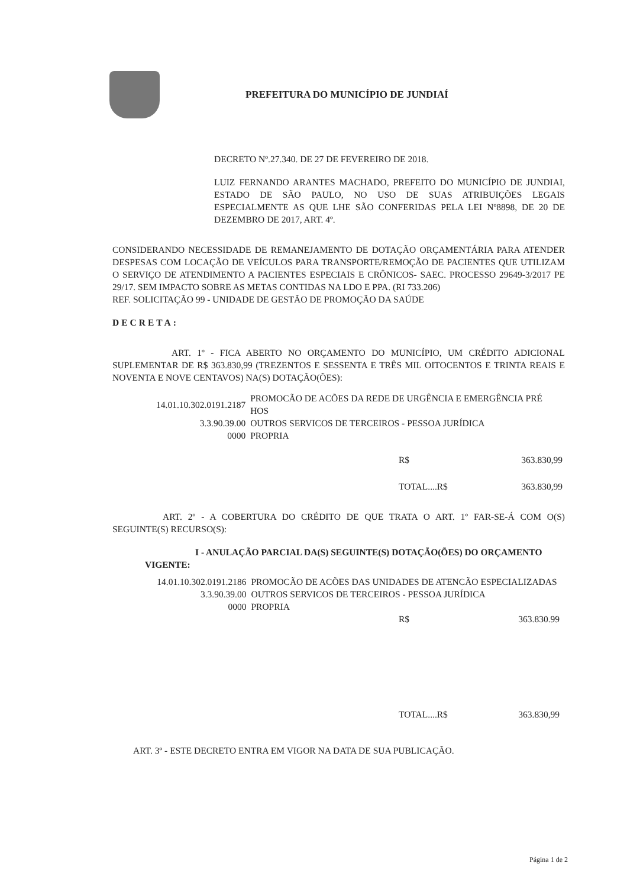PREFEITURA DO MUNICÍPIO DE JUNDIAÍ
DECRETO Nº.27.340. DE 27 DE FEVEREIRO DE 2018.
LUIZ FERNANDO ARANTES MACHADO, PREFEITO DO MUNICÍPIO DE JUNDIAI, ESTADO DE SÃO PAULO, NO USO DE SUAS ATRIBUIÇÕES LEGAIS ESPECIALMENTE AS QUE LHE SÃO CONFERIDAS PELA LEI Nº8898, DE 20 DE DEZEMBRO DE 2017, ART. 4º.
CONSIDERANDO NECESSIDADE DE REMANEJAMENTO DE DOTAÇÃO ORÇAMENTÁRIA PARA ATENDER DESPESAS COM LOCAÇÃO DE VEÍCULOS PARA TRANSPORTE/REMOÇÃO DE PACIENTES QUE UTILIZAM O SERVIÇO DE ATENDIMENTO A PACIENTES ESPECIAIS E CRÔNICOS- SAEC. PROCESSO 29649-3/2017 PE 29/17. SEM IMPACTO SOBRE AS METAS CONTIDAS NA LDO E PPA. (RI 733.206)
REF. SOLICITAÇÃO 99 - UNIDADE DE GESTÃO DE PROMOÇÃO DA SAÚDE
DECRETA:
ART. 1º - FICA ABERTO NO ORÇAMENTO DO MUNICÍPIO, UM CRÉDITO ADICIONAL SUPLEMENTAR DE R$ 363.830,99 (TREZENTOS E SESSENTA E TRÊS MIL OITOCENTOS E TRINTA REAIS E NOVENTA E NOVE CENTAVOS) NA(S) DOTAÇÃO(ÕES):
| 14.01.10.302.0191.2187 | PROMOCÃO DE ACÕES DA REDE DE URGÊNCIA E EMERGÊNCIA PRÉ HOS |
| 3.3.90.39.00 | OUTROS SERVICOS DE TERCEIROS - PESSOA JURÍDICA |
| 0000 | PROPRIA |
| R$ | 363.830,99 |
| TOTAL....R$ | 363.830,99 |
ART. 2º - A COBERTURA DO CRÉDITO DE QUE TRATA O ART. 1º FAR-SE-Á COM O(S) SEGUINTE(S) RECURSO(S):
I - ANULAÇÃO PARCIAL DA(S) SEGUINTE(S) DOTAÇÃO(ÕES) DO ORÇAMENTO VIGENTE:
| 14.01.10.302.0191.2186 | PROMOCÃO DE ACÕES DAS UNIDADES DE ATENCÃO ESPECIALIZADAS |
| 3.3.90.39.00 | OUTROS SERVICOS DE TERCEIROS - PESSOA JURÍDICA |
| 0000 | PROPRIA |
| R$ | 363.830.99 |
| TOTAL....R$ | 363.830,99 |
ART. 3º - ESTE DECRETO ENTRA EM VIGOR NA DATA DE SUA PUBLICAÇÃO.
Página 1 de 2